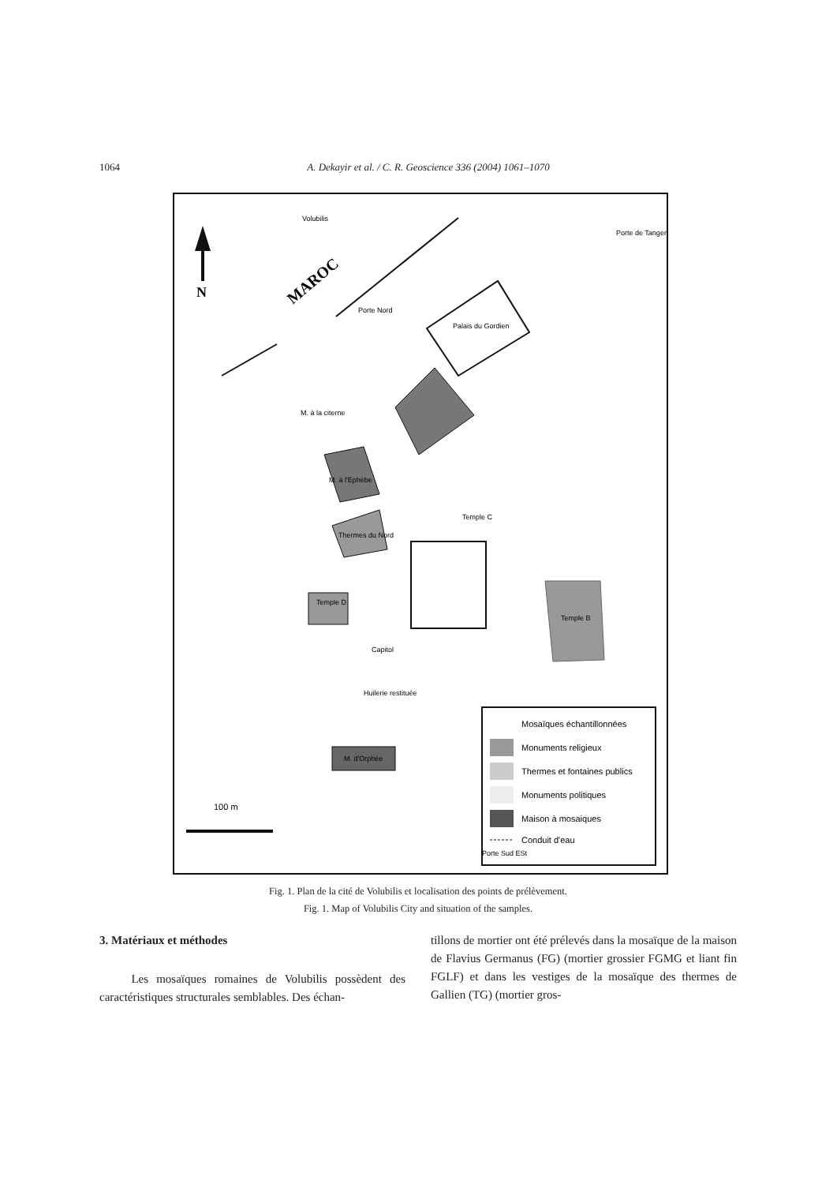1064 A. Dekayir et al. / C. R. Geoscience 336 (2004) 1061–1070
N
Volubilis
MAROC
Porte Nord
Porte de Tanger
Palais du Gordien
M. à la citerne
M. à l'Ephèbe
Thermes du Nord
Temple C
Temple D
Capitol
Huilerie restituée
M. d'Orphée
Temple B
Mosaïques échantillonnées
Monuments religieux
Thermes et fontaines publics
Monuments politiques
Maison à mosaiques
Conduit d'eau
100 m
Porte Sud ESt
Fig. 1. Plan de la cité de Volubilis et localisation des points de prélèvement.
Fig. 1. Map of Volubilis City and situation of the samples.
3. Matériaux et méthodes
Les mosaïques romaines de Volubilis possèdent des caractéristiques structurales semblables. Des échan-
tillons de mortier ont été prélevés dans la mosaïque de la maison de Flavius Germanus (FG) (mortier grossier FGMG et liant fin FGLF) et dans les vestiges de la mosaïque des thermes de Gallien (TG) (mortier gros-